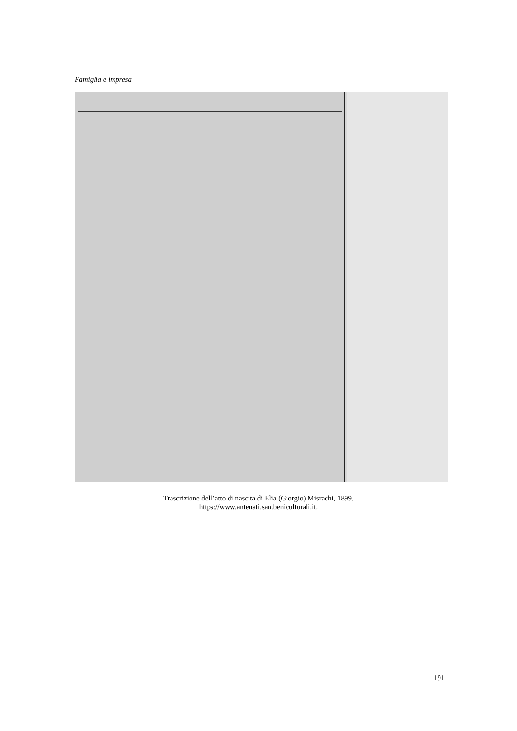Famiglia e impresa
Trascrizione dell’atto di nascita di Elia (Giorgio) Misrachi, 1899,
https://www.antenati.san.beniculturali.it.
191